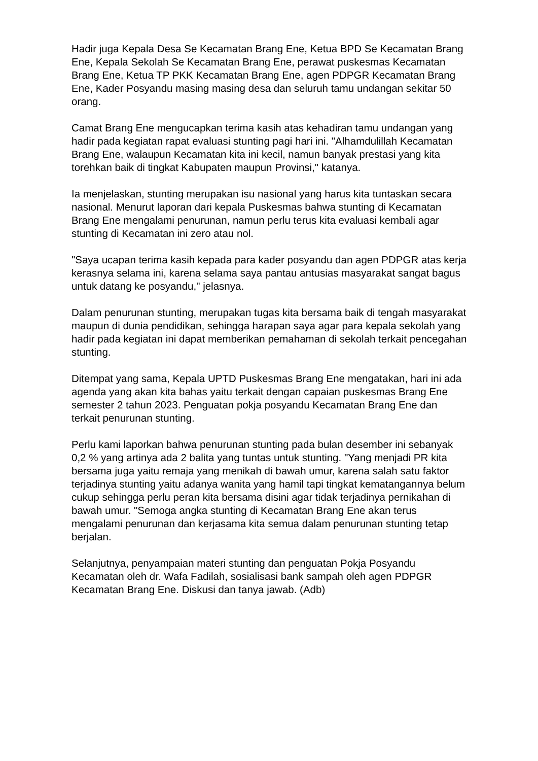Hadir juga Kepala Desa Se Kecamatan Brang Ene, Ketua BPD Se Kecamatan Brang Ene, Kepala Sekolah Se Kecamatan Brang Ene, perawat puskesmas Kecamatan Brang Ene, Ketua TP PKK Kecamatan Brang Ene, agen PDPGR Kecamatan Brang Ene, Kader Posyandu masing masing desa dan seluruh tamu undangan sekitar 50 orang.
Camat Brang Ene mengucapkan terima kasih atas kehadiran tamu undangan yang hadir pada kegiatan rapat evaluasi stunting pagi hari ini. "Alhamdulillah Kecamatan Brang Ene, walaupun Kecamatan kita ini kecil, namun banyak prestasi yang kita torehkan baik di tingkat Kabupaten maupun Provinsi," katanya.
Ia menjelaskan, stunting merupakan isu nasional yang harus kita tuntaskan secara nasional. Menurut laporan dari kepala Puskesmas bahwa stunting di Kecamatan Brang Ene mengalami penurunan, namun perlu terus kita evaluasi kembali agar stunting di Kecamatan ini zero atau nol.
"Saya ucapan terima kasih kepada para kader posyandu dan agen PDPGR atas kerja kerasnya selama ini, karena selama saya pantau antusias masyarakat sangat bagus untuk datang ke posyandu," jelasnya.
Dalam penurunan stunting, merupakan tugas kita bersama baik di tengah masyarakat maupun di dunia pendidikan, sehingga harapan saya agar para kepala sekolah yang hadir pada kegiatan ini dapat memberikan pemahaman di sekolah terkait pencegahan stunting.
Ditempat yang sama, Kepala UPTD Puskesmas Brang Ene mengatakan, hari ini ada agenda yang akan kita bahas yaitu terkait dengan capaian puskesmas Brang Ene semester 2 tahun 2023. Penguatan pokja posyandu Kecamatan Brang Ene dan terkait penurunan stunting.
Perlu kami laporkan bahwa penurunan stunting pada bulan desember ini sebanyak 0,2 % yang artinya ada 2 balita yang tuntas untuk stunting. "Yang menjadi PR kita bersama juga yaitu remaja yang menikah di bawah umur, karena salah satu faktor terjadinya stunting yaitu adanya wanita yang hamil tapi tingkat kematangannya belum cukup sehingga perlu peran kita bersama disini agar tidak terjadinya pernikahan di bawah umur. "Semoga angka stunting di Kecamatan Brang Ene akan terus mengalami penurunan dan kerjasama kita semua dalam penurunan stunting tetap berjalan.
Selanjutnya, penyampaian materi stunting dan penguatan Pokja Posyandu Kecamatan oleh dr. Wafa Fadilah, sosialisasi bank sampah oleh agen PDPGR Kecamatan Brang Ene. Diskusi dan tanya jawab. (Adb)